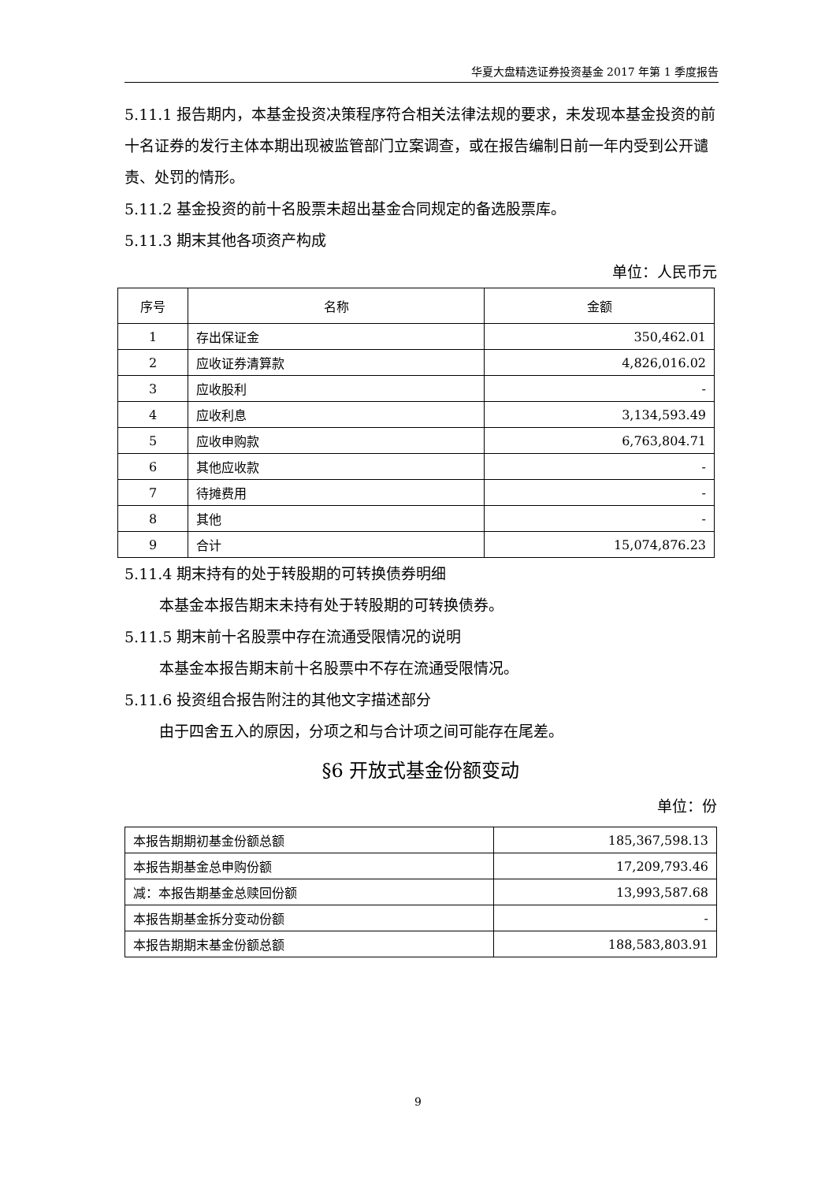华夏大盘精选证券投资基金 2017 年第 1 季度报告
5.11.1 报告期内，本基金投资决策程序符合相关法律法规的要求，未发现本基金投资的前十名证券的发行主体本期出现被监管部门立案调查，或在报告编制日前一年内受到公开谴责、处罚的情形。
5.11.2 基金投资的前十名股票未超出基金合同规定的备选股票库。
5.11.3 期末其他各项资产构成
单位：人民币元
| 序号 | 名称 | 金额 |
| --- | --- | --- |
| 1 | 存出保证金 | 350,462.01 |
| 2 | 应收证券清算款 | 4,826,016.02 |
| 3 | 应收股利 | - |
| 4 | 应收利息 | 3,134,593.49 |
| 5 | 应收申购款 | 6,763,804.71 |
| 6 | 其他应收款 | - |
| 7 | 待摊费用 | - |
| 8 | 其他 | - |
| 9 | 合计 | 15,074,876.23 |
5.11.4 期末持有的处于转股期的可转换债券明细
本基金本报告期末未持有处于转股期的可转换债券。
5.11.5 期末前十名股票中存在流通受限情况的说明
本基金本报告期末前十名股票中不存在流通受限情况。
5.11.6 投资组合报告附注的其他文字描述部分
由于四舍五入的原因，分项之和与合计项之间可能存在尾差。
§6 开放式基金份额变动
单位：份
| 本报告期期初基金份额总额 | 185,367,598.13 |
| 本报告期基金总申购份额 | 17,209,793.46 |
| 减：本报告期基金总赎回份额 | 13,993,587.68 |
| 本报告期基金拆分变动份额 | - |
| 本报告期期末基金份额总额 | 188,583,803.91 |
9